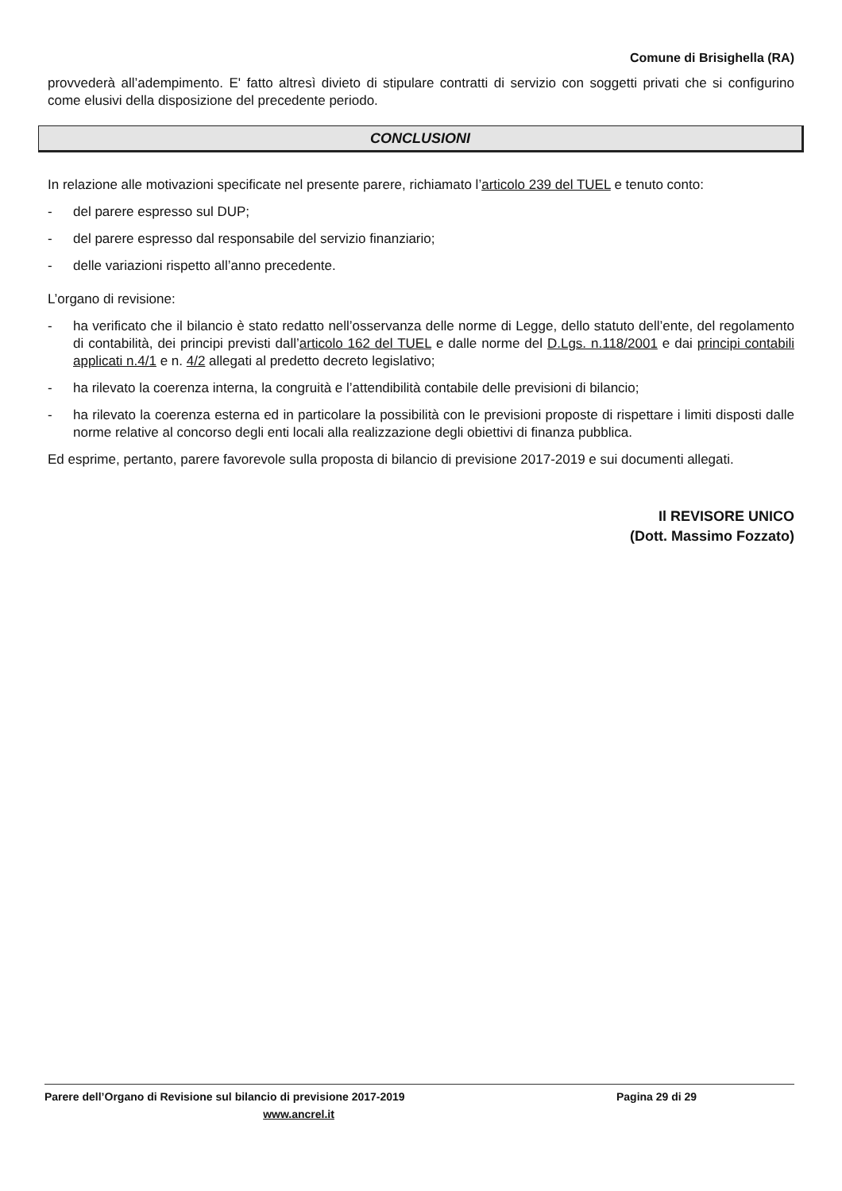Comune di Brisighella (RA)
provvederà all’adempimento. E' fatto altresì divieto di stipulare contratti di servizio con soggetti privati che si configurino come elusivi della disposizione del precedente periodo.
CONCLUSIONI
In relazione alle motivazioni specificate nel presente parere, richiamato l’articolo 239 del TUEL e tenuto conto:
- del parere espresso sul DUP;
- del parere espresso dal responsabile del servizio finanziario;
- delle variazioni rispetto all’anno precedente.
L’organo di revisione:
- ha verificato che il bilancio è stato redatto nell’osservanza delle norme di Legge, dello statuto dell’ente, del regolamento di contabilità, dei principi previsti dall’articolo 162 del TUEL e dalle norme del D.Lgs. n.118/2001 e dai principi contabili applicati n.4/1 e n. 4/2 allegati al predetto decreto legislativo;
- ha rilevato la coerenza interna, la congruità e l’attendibilità contabile delle previsioni di bilancio;
- ha rilevato la coerenza esterna ed in particolare la possibilità con le previsioni proposte di rispettare i limiti disposti dalle norme relative al concorso degli enti locali alla realizzazione degli obiettivi di finanza pubblica.
Ed esprime, pertanto, parere favorevole sulla proposta di bilancio di previsione 2017-2019 e sui documenti allegati.
Il REVISORE UNICO
(Dott. Massimo Fozzato)
Parere dell’Organo di Revisione sul bilancio di previsione 2017-2019 Pagina 29 di 29
www.ancrel.it